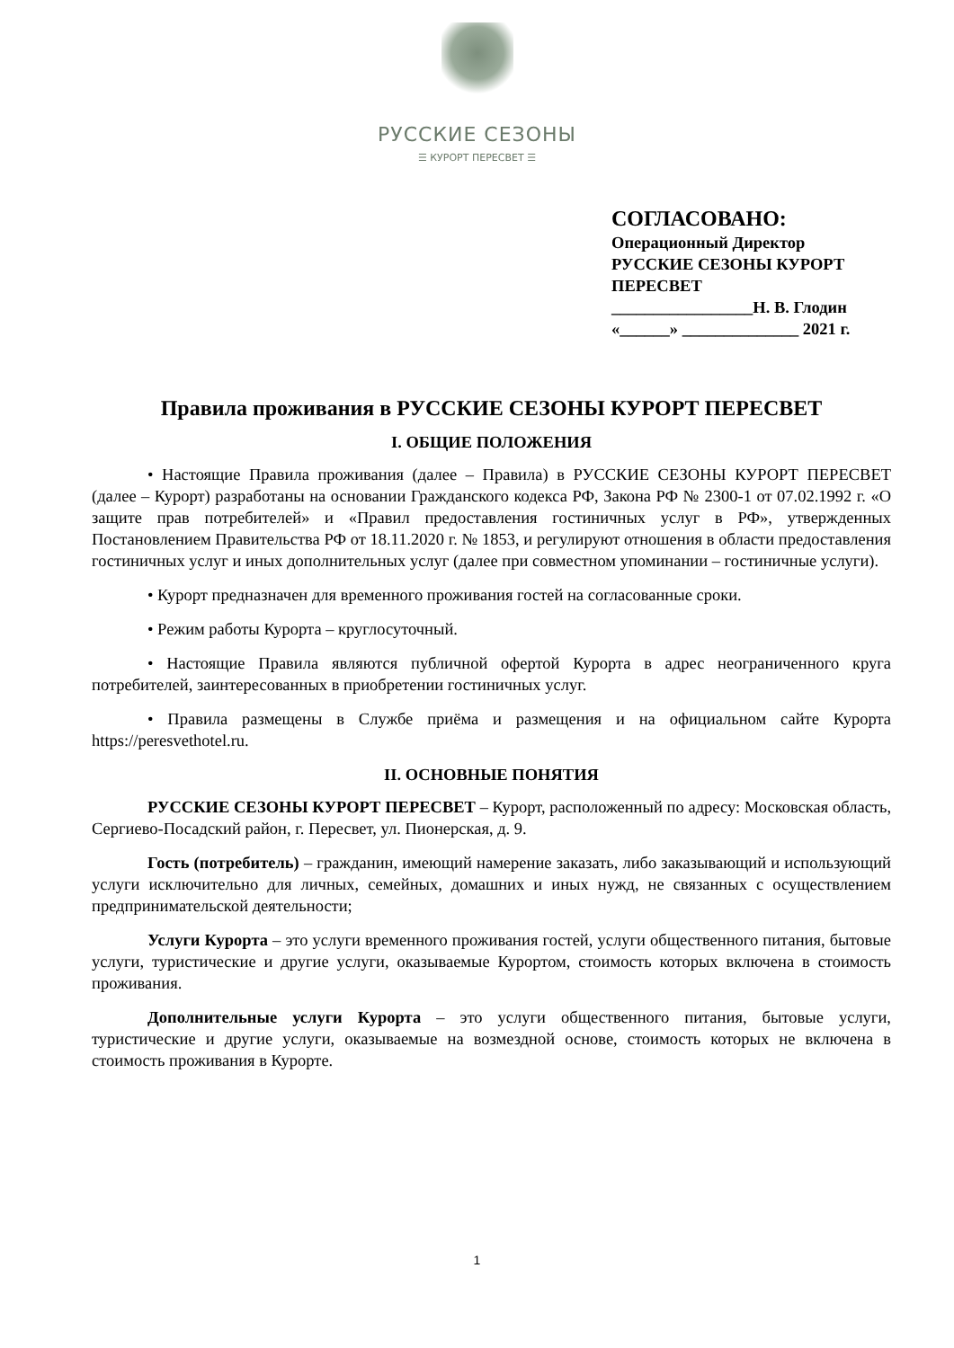РУССКИЕ СЕЗОНЫ
☰ КУРОРТ ПЕРЕСВЕТ ☰
СОГЛАСОВАНО:
Операционный Директор
РУССКИЕ СЕЗОНЫ КУРОРТ
ПЕРЕСВЕТ
_________________Н. В. Глодин
«______» ______________ 2021 г.
Правила проживания в РУССКИЕ СЕЗОНЫ КУРОРТ ПЕРЕСВЕТ
I. ОБЩИЕ ПОЛОЖЕНИЯ
• Настоящие Правила проживания (далее – Правила) в РУССКИЕ СЕЗОНЫ КУРОРТ ПЕРЕСВЕТ (далее – Курорт) разработаны на основании Гражданского кодекса РФ, Закона РФ № 2300-1 от 07.02.1992 г. «О защите прав потребителей» и «Правил предоставления гостиничных услуг в РФ», утвержденных Постановлением Правительства РФ от 18.11.2020 г. № 1853, и регулируют отношения в области предоставления гостиничных услуг и иных дополнительных услуг (далее при совместном упоминании – гостиничные услуги).
• Курорт предназначен для временного проживания гостей на согласованные сроки.
• Режим работы Курорта – круглосуточный.
• Настоящие Правила являются публичной офертой Курорта в адрес неограниченного круга потребителей, заинтересованных в приобретении гостиничных услуг.
• Правила размещены в Службе приёма и размещения и на официальном сайте Курорта https://peresvethotel.ru.
II. ОСНОВНЫЕ ПОНЯТИЯ
РУССКИЕ СЕЗОНЫ КУРОРТ ПЕРЕСВЕТ – Курорт, расположенный по адресу: Московская область, Сергиево-Посадский район, г. Пересвет, ул. Пионерская, д. 9.
Гость (потребитель) – гражданин, имеющий намерение заказать, либо заказывающий и использующий услуги исключительно для личных, семейных, домашних и иных нужд, не связанных с осуществлением предпринимательской деятельности;
Услуги Курорта – это услуги временного проживания гостей, услуги общественного питания, бытовые услуги, туристические и другие услуги, оказываемые Курортом, стоимость которых включена в стоимость проживания.
Дополнительные услуги Курорта – это услуги общественного питания, бытовые услуги, туристические и другие услуги, оказываемые на возмездной основе, стоимость которых не включена в стоимость проживания в Курорте.
1